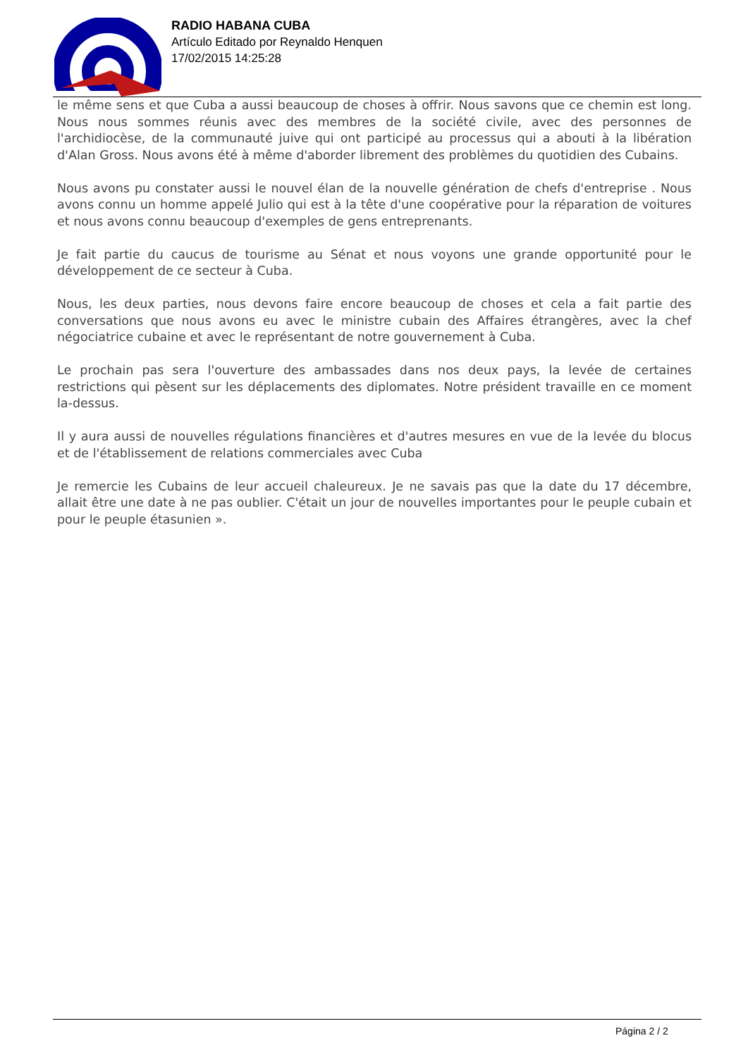RADIO HABANA CUBA
Artículo Editado por Reynaldo Henquen
17/02/2015 14:25:28
le même sens et que Cuba a aussi beaucoup de choses à offrir. Nous savons que ce chemin est long. Nous nous sommes réunis avec des membres de la société civile, avec des personnes de l'archidiocèse, de la communauté juive qui ont participé au processus qui a abouti à la libération d'Alan Gross. Nous avons été à même d'aborder librement des problèmes du quotidien des Cubains.
Nous avons pu constater aussi le nouvel élan de la nouvelle génération de chefs d'entreprise . Nous avons connu un homme appelé Julio qui est à la tête d'une coopérative pour la réparation de voitures et nous avons connu beaucoup d'exemples de gens entreprenants.
Je fait partie du caucus de tourisme au Sénat et nous voyons une grande opportunité pour le développement de ce secteur à Cuba.
Nous, les deux parties, nous devons faire encore beaucoup de choses et cela a fait partie des conversations que nous avons eu avec le ministre cubain des Affaires étrangères, avec la chef négociatrice cubaine et avec le représentant de notre gouvernement à Cuba.
Le prochain pas sera l'ouverture des ambassades dans nos deux pays, la levée de certaines restrictions qui pèsent sur les déplacements des diplomates. Notre président travaille en ce moment la-dessus.
Il y aura aussi de nouvelles régulations financières et d'autres mesures en vue de la levée du blocus et de l'établissement de relations commerciales avec Cuba
Je remercie les Cubains de leur accueil chaleureux. Je ne savais pas que la date du 17 décembre, allait être une date à ne pas oublier. C'était un jour de nouvelles importantes pour le peuple cubain et pour le peuple étasunien ».
Página 2 / 2